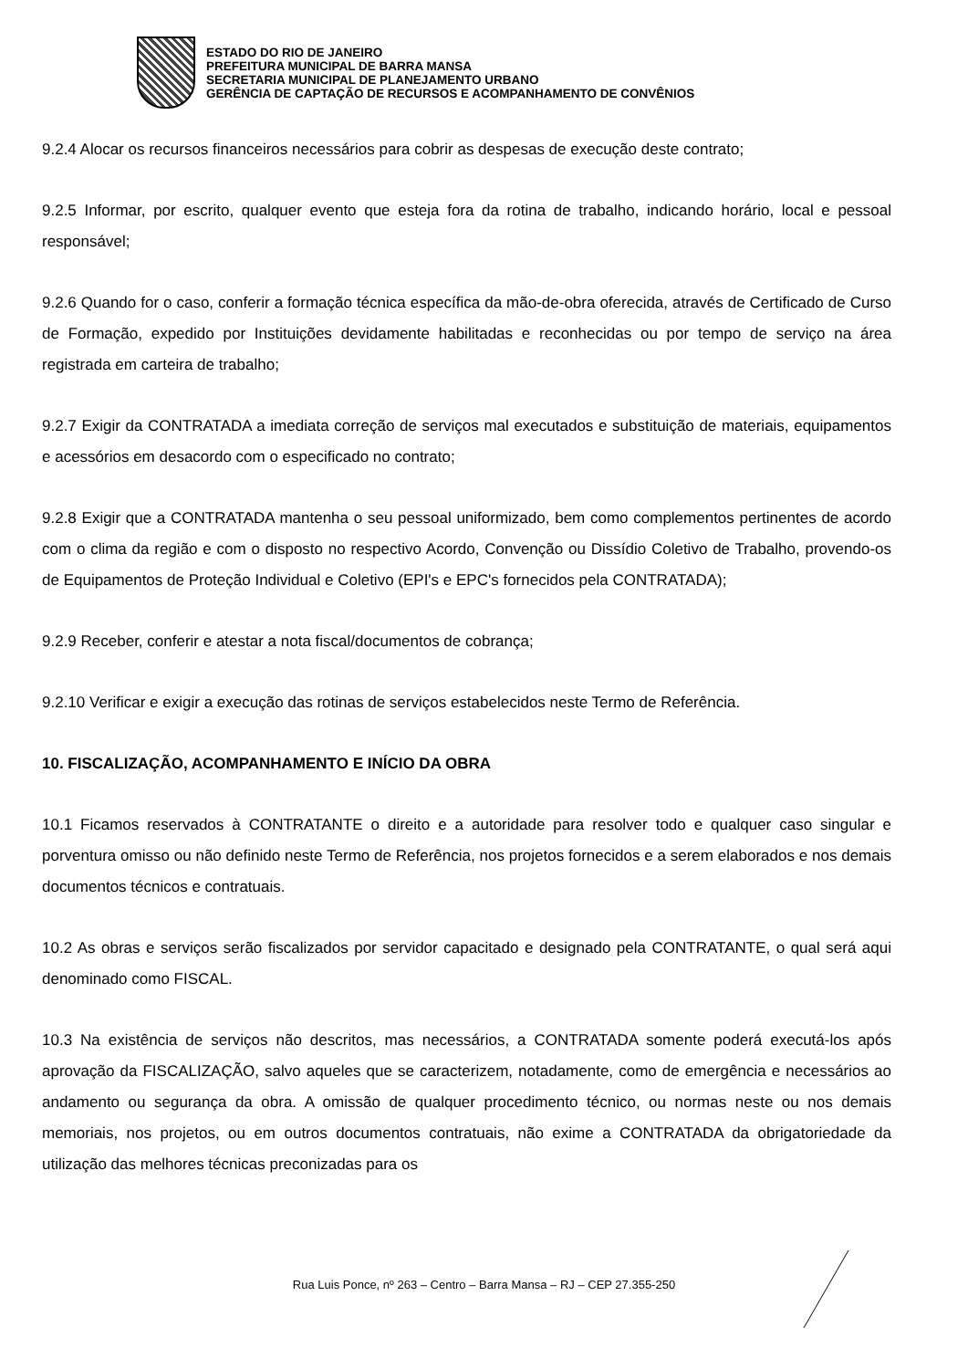ESTADO DO RIO DE JANEIRO
PREFEITURA MUNICIPAL DE BARRA MANSA
SECRETARIA MUNICIPAL DE PLANEJAMENTO URBANO
GERÊNCIA DE CAPTAÇÃO DE RECURSOS E ACOMPANHAMENTO DE CONVÊNIOS
9.2.4 Alocar os recursos financeiros necessários para cobrir as despesas de execução deste contrato;
9.2.5 Informar, por escrito, qualquer evento que esteja fora da rotina de trabalho, indicando horário, local e pessoal responsável;
9.2.6 Quando for o caso, conferir a formação técnica específica da mão-de-obra oferecida, através de Certificado de Curso de Formação, expedido por Instituições devidamente habilitadas e reconhecidas ou por tempo de serviço na área registrada em carteira de trabalho;
9.2.7 Exigir da CONTRATADA a imediata correção de serviços mal executados e substituição de materiais, equipamentos e acessórios em desacordo com o especificado no contrato;
9.2.8 Exigir que a CONTRATADA mantenha o seu pessoal uniformizado, bem como complementos pertinentes de acordo com o clima da região e com o disposto no respectivo Acordo, Convenção ou Dissídio Coletivo de Trabalho, provendo-os de Equipamentos de Proteção Individual e Coletivo (EPI's e EPC's fornecidos pela CONTRATADA);
9.2.9 Receber, conferir e atestar a nota fiscal/documentos de cobrança;
9.2.10 Verificar e exigir a execução das rotinas de serviços estabelecidos neste Termo de Referência.
10. FISCALIZAÇÃO, ACOMPANHAMENTO E INÍCIO DA OBRA
10.1 Ficamos reservados à CONTRATANTE o direito e a autoridade para resolver todo e qualquer caso singular e porventura omisso ou não definido neste Termo de Referência, nos projetos fornecidos e a serem elaborados e nos demais documentos técnicos e contratuais.
10.2 As obras e serviços serão fiscalizados por servidor capacitado e designado pela CONTRATANTE, o qual será aqui denominado como FISCAL.
10.3 Na existência de serviços não descritos, mas necessários, a CONTRATADA somente poderá executá-los após aprovação da FISCALIZAÇÃO, salvo aqueles que se caracterizem, notadamente, como de emergência e necessários ao andamento ou segurança da obra. A omissão de qualquer procedimento técnico, ou normas neste ou nos demais memoriais, nos projetos, ou em outros documentos contratuais, não exime a CONTRATADA da obrigatoriedade da utilização das melhores técnicas preconizadas para os
Rua Luis Ponce, nº 263 – Centro – Barra Mansa – RJ – CEP 27.355-250